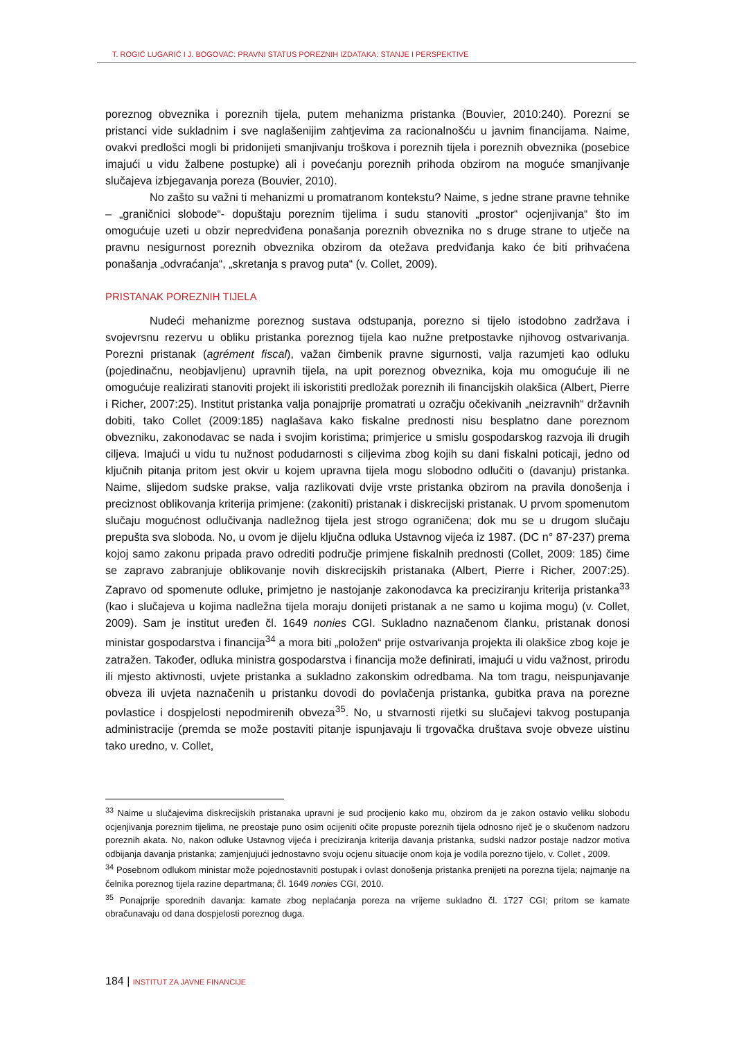T. ROGIĆ LUGARIĆ I J. BOGOVAC: PRAVNI STATUS POREZNIH IZDATAKA: STANJE I PERSPEKTIVE
poreznog obveznika i poreznih tijela, putem mehanizma pristanka (Bouvier, 2010:240). Porezni se pristanci vide sukladnim i sve naglašenijim zahtjevima za racionalnošću u javnim financijama. Naime, ovakvi predlošci mogli bi pridonijeti smanjivanju troškova i poreznih tijela i poreznih obveznika (posebice imajući u vidu žalbene postupke) ali i povećanju poreznih prihoda obzirom na moguće smanjivanje slučajeva izbjegavanja poreza (Bouvier, 2010).
No zašto su važni ti mehanizmi u promatranom kontekstu? Naime, s jedne strane pravne tehnike – „graničnici slobode“- dopuštaju poreznim tijelima i sudu stanoviti „prostor“ ocjenjivanja“ što im omogućuje uzeti u obzir nepredviđena ponašanja poreznih obveznika no s druge strane to utječe na pravnu nesigurnost poreznih obveznika obzirom da otežava predviđanja kako će biti prihvaćena ponašanja „odvraćanja“, „skretanja s pravog puta“ (v. Collet, 2009).
PRISTANAK POREZNIH TIJELA
Nudeći mehanizme poreznog sustava odstupanja, porezno si tijelo istodobno zadržava i svojevrsnu rezervu u obliku pristanka poreznog tijela kao nužne pretpostavke njihovog ostvarivanja. Porezni pristanak (agrément fiscal), važan čimbenik pravne sigurnosti, valja razumjeti kao odluku (pojedinačnu, neobjavljenu) upravnih tijela, na upit poreznog obveznika, koja mu omogućuje ili ne omogućuje realizirati stanoviti projekt ili iskoristiti predložak poreznih ili financijskih olakšica (Albert, Pierre i Richer, 2007:25). Institut pristanka valja ponajprije promatrati u ozračju očekivanih „neizravnih“ državnih dobiti, tako Collet (2009:185) naglašava kako fiskalne prednosti nisu besplatno dane poreznom obvezniku, zakonodavac se nada i svojim koristima; primjerice u smislu gospodarskog razvoja ili drugih ciljeva. Imajući u vidu tu nužnost podudarnosti s ciljevima zbog kojih su dani fiskalni poticaji, jedno od ključnih pitanja pritom jest okvir u kojem upravna tijela mogu slobodno odlučiti o (davanju) pristanka. Naime, slijedom sudske prakse, valja razlikovati dvije vrste pristanka obzirom na pravila donošenja i preciznost oblikovanja kriterija primjene: (zakoniti) pristanak i diskrecijski pristanak. U prvom spomenutom slučaju mogućnost odlučivanja nadležnog tijela jest strogo ograničena; dok mu se u drugom slučaju prepušta sva sloboda. No, u ovom je dijelu ključna odluka Ustavnog vijeća iz 1987. (DC n° 87-237) prema kojoj samo zakonu pripada pravo odrediti područje primjene fiskalnih prednosti (Collet, 2009: 185) čime se zapravo zabranjuje oblikovanje novih diskrecijskih pristanaka (Albert, Pierre i Richer, 2007:25). Zapravo od spomenute odluke, primjetno je nastojanje zakonodavca ka preciziranju kriterija pristanka<sup>33</sup> (kao i slučajeva u kojima nadležna tijela moraju donijeti pristanak a ne samo u kojima mogu) (v. Collet, 2009). Sam je institut uređen čl. 1649 nonies CGI. Sukladno naznačenom članku, pristanak donosi ministar gospodarstva i financija<sup>34</sup> a mora biti „položen“ prije ostvarivanja projekta ili olakšice zbog koje je zatražen. Također, odluka ministra gospodarstva i financija može definirati, imajući u vidu važnost, prirodu ili mjesto aktivnosti, uvjete pristanka a sukladno zakonskim odredbama. Na tom tragu, neispunjavanje obveza ili uvjeta naznačenih u pristanku dovodi do povlačenja pristanka, gubitka prava na porezne povlastice i dospjelosti nepodmirenih obveza<sup>35</sup>. No, u stvarnosti rijetki su slučajevi takvog postupanja administracije (premda se može postaviti pitanje ispunjavaju li trgovačka društava svoje obveze uistinu tako uredno, v. Collet,
<sup>33</sup> Naime u slučajevima diskrecijskih pristanaka upravni je sud procijenio kako mu, obzirom da je zakon ostavio veliku slobodu ocjenjivanja poreznim tijelima, ne preostaje puno osim ocijeniti očite propuste poreznih tijela odnosno riječ je o skučenom nadzoru poreznih akata. No, nakon odluke Ustavnog vijeća i preciziranja kriterija davanja pristanka, sudski nadzor postaje nadzor motiva odbijanja davanja pristanka; zamjenjujući jednostavno svoju ocjenu situacije onom koja je vodila porezno tijelo, v. Collet , 2009.
<sup>34</sup> Posebnom odlukom ministar može pojednostavniti postupak i ovlast donošenja pristanka prenijeti na porezna tijela; najmanje na čelnika poreznog tijela razine departmana; čl. 1649 nonies CGI, 2010.
<sup>35</sup> Ponajprije sporednih davanja: kamate zbog neplaćanja poreza na vrijeme sukladno čl. 1727 CGI; pritom se kamate obračunavaju od dana dospjelosti poreznog duga.
184 | INSTITUT ZA JAVNE FINANCIJE